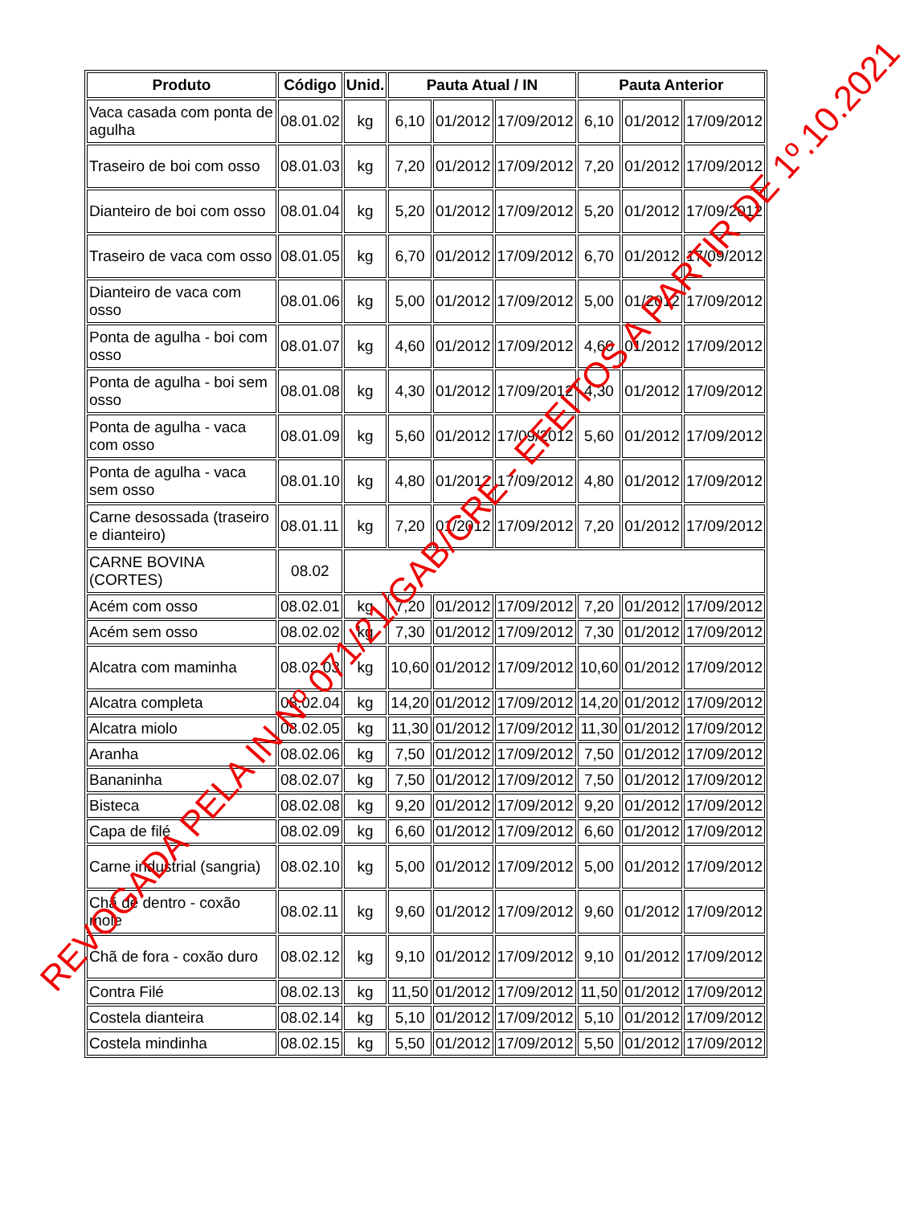| Produto | Código | Unid. | Pauta Atual / IN | | | Pauta Anterior | | |
| --- | --- | --- | --- | --- | --- | --- | --- | --- |
| Vaca casada com ponta de agulha | 08.01.02 | kg | 6,10 | 01/2012 | 17/09/2012 | 6,10 | 01/2012 | 17/09/2012 |
| Traseiro de boi com osso | 08.01.03 | kg | 7,20 | 01/2012 | 17/09/2012 | 7,20 | 01/2012 | 17/09/2012 |
| Dianteiro de boi com osso | 08.01.04 | kg | 5,20 | 01/2012 | 17/09/2012 | 5,20 | 01/2012 | 17/09/2012 |
| Traseiro de vaca com osso | 08.01.05 | kg | 6,70 | 01/2012 | 17/09/2012 | 6,70 | 01/2012 | 17/09/2012 |
| Dianteiro de vaca com osso | 08.01.06 | kg | 5,00 | 01/2012 | 17/09/2012 | 5,00 | 01/2012 | 17/09/2012 |
| Ponta de agulha - boi com osso | 08.01.07 | kg | 4,60 | 01/2012 | 17/09/2012 | 4,60 | 01/2012 | 17/09/2012 |
| Ponta de agulha - boi sem osso | 08.01.08 | kg | 4,30 | 01/2012 | 17/09/2012 | 4,30 | 01/2012 | 17/09/2012 |
| Ponta de agulha - vaca com osso | 08.01.09 | kg | 5,60 | 01/2012 | 17/09/2012 | 5,60 | 01/2012 | 17/09/2012 |
| Ponta de agulha - vaca sem osso | 08.01.10 | kg | 4,80 | 01/2012 | 17/09/2012 | 4,80 | 01/2012 | 17/09/2012 |
| Carne desossada (traseiro e dianteiro) | 08.01.11 | kg | 7,20 | 01/2012 | 17/09/2012 | 7,20 | 01/2012 | 17/09/2012 |
| CARNE BOVINA (CORTES) | 08.02 | | | | | | | |
| Acém com osso | 08.02.01 | kg | 7,20 | 01/2012 | 17/09/2012 | 7,20 | 01/2012 | 17/09/2012 |
| Acém sem osso | 08.02.02 | kg | 7,30 | 01/2012 | 17/09/2012 | 7,30 | 01/2012 | 17/09/2012 |
| Alcatra com maminha | 08.02.03 | kg | 10,60 | 01/2012 | 17/09/2012 | 10,60 | 01/2012 | 17/09/2012 |
| Alcatra completa | 08.02.04 | kg | 14,20 | 01/2012 | 17/09/2012 | 14,20 | 01/2012 | 17/09/2012 |
| Alcatra miolo | 08.02.05 | kg | 11,30 | 01/2012 | 17/09/2012 | 11,30 | 01/2012 | 17/09/2012 |
| Aranha | 08.02.06 | kg | 7,50 | 01/2012 | 17/09/2012 | 7,50 | 01/2012 | 17/09/2012 |
| Bananinha | 08.02.07 | kg | 7,50 | 01/2012 | 17/09/2012 | 7,50 | 01/2012 | 17/09/2012 |
| Bisteca | 08.02.08 | kg | 9,20 | 01/2012 | 17/09/2012 | 9,20 | 01/2012 | 17/09/2012 |
| Capa de filé | 08.02.09 | kg | 6,60 | 01/2012 | 17/09/2012 | 6,60 | 01/2012 | 17/09/2012 |
| Carne industrial (sangria) | 08.02.10 | kg | 5,00 | 01/2012 | 17/09/2012 | 5,00 | 01/2012 | 17/09/2012 |
| Chã de dentro - coxão mole | 08.02.11 | kg | 9,60 | 01/2012 | 17/09/2012 | 9,60 | 01/2012 | 17/09/2012 |
| Chã de fora - coxão duro | 08.02.12 | kg | 9,10 | 01/2012 | 17/09/2012 | 9,10 | 01/2012 | 17/09/2012 |
| Contra Filé | 08.02.13 | kg | 11,50 | 01/2012 | 17/09/2012 | 11,50 | 01/2012 | 17/09/2012 |
| Costela dianteira | 08.02.14 | kg | 5,10 | 01/2012 | 17/09/2012 | 5,10 | 01/2012 | 17/09/2012 |
| Costela mindinha | 08.02.15 | kg | 5,50 | 01/2012 | 17/09/2012 | 5,50 | 01/2012 | 17/09/2012 |
REVOGADA PELA IN Nº 071/21/GAB/CRE - EFEITOS A PARTIR DE 1º.10.2021